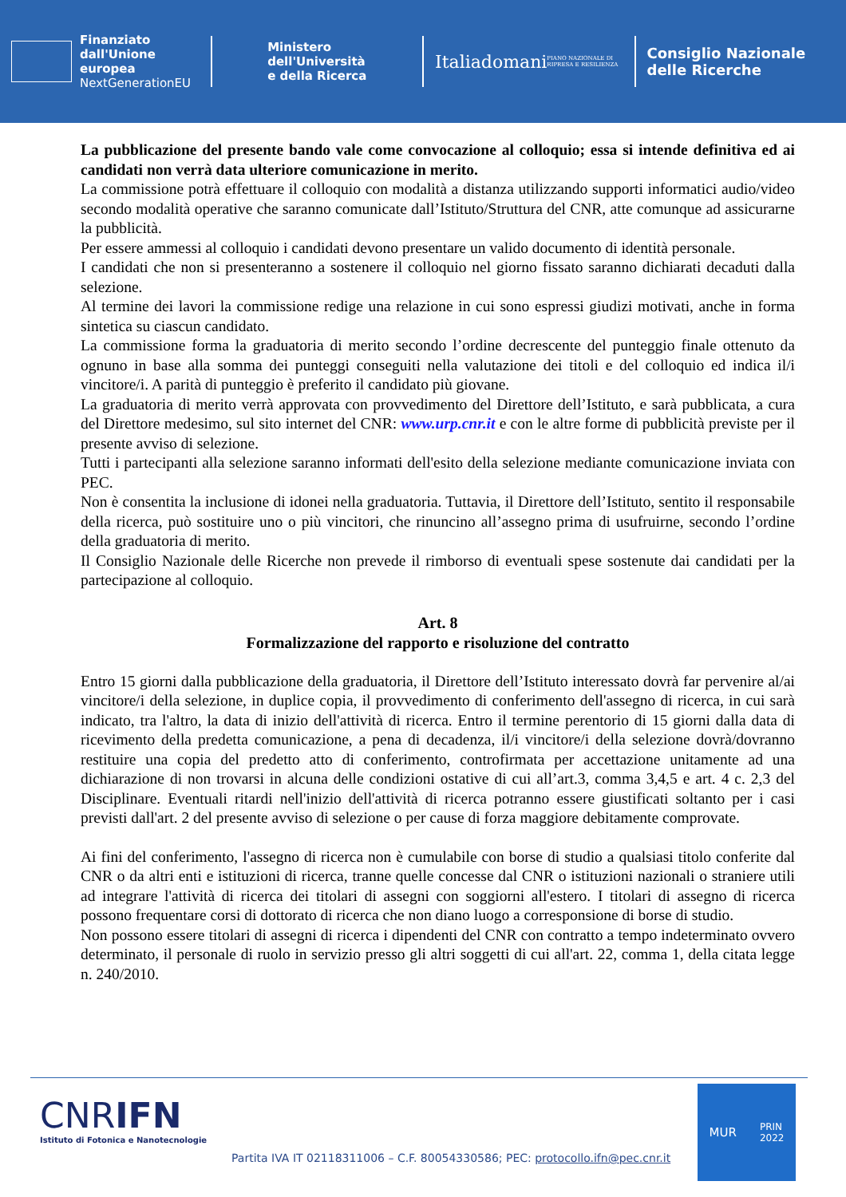Finanziato
dall'Unione europea
NextGenerationEU
Ministero
dell'Università
e della Ricerca
Italiadomani
PIANO NAZIONALE DI RIPRESA E RESILIENZA
Consiglio Nazionale
delle Ricerche
La pubblicazione del presente bando vale come convocazione al colloquio; essa si intende definitiva ed ai candidati non verrà data ulteriore comunicazione in merito.
La commissione potrà effettuare il colloquio con modalità a distanza utilizzando supporti informatici audio/video secondo modalità operative che saranno comunicate dall’Istituto/Struttura del CNR, atte comunque ad assicurarne la pubblicità.
Per essere ammessi al colloquio i candidati devono presentare un valido documento di identità personale.
I candidati che non si presenteranno a sostenere il colloquio nel giorno fissato saranno dichiarati decaduti dalla selezione.
Al termine dei lavori la commissione redige una relazione in cui sono espressi giudizi motivati, anche in forma sintetica su ciascun candidato.
La commissione forma la graduatoria di merito secondo l’ordine decrescente del punteggio finale ottenuto da ognuno in base alla somma dei punteggi conseguiti nella valutazione dei titoli e del colloquio ed indica il/i vincitore/i. A parità di punteggio è preferito il candidato più giovane.
La graduatoria di merito verrà approvata con provvedimento del Direttore dell’Istituto, e sarà pubblicata, a cura del Direttore medesimo, sul sito internet del CNR: www.urp.cnr.it e con le altre forme di pubblicità previste per il presente avviso di selezione.
Tutti i partecipanti alla selezione saranno informati dell'esito della selezione mediante comunicazione inviata con PEC.
Non è consentita la inclusione di idonei nella graduatoria. Tuttavia, il Direttore dell’Istituto, sentito il responsabile della ricerca, può sostituire uno o più vincitori, che rinuncino all’assegno prima di usufruirne, secondo l’ordine della graduatoria di merito.
Il Consiglio Nazionale delle Ricerche non prevede il rimborso di eventuali spese sostenute dai candidati per la partecipazione al colloquio.
Art. 8
Formalizzazione del rapporto e risoluzione del contratto
Entro 15 giorni dalla pubblicazione della graduatoria, il Direttore dell’Istituto interessato dovrà far pervenire al/ai vincitore/i della selezione, in duplice copia, il provvedimento di conferimento dell'assegno di ricerca, in cui sarà indicato, tra l'altro, la data di inizio dell'attività di ricerca. Entro il termine perentorio di 15 giorni dalla data di ricevimento della predetta comunicazione, a pena di decadenza, il/i vincitore/i della selezione dovrà/dovranno restituire una copia del predetto atto di conferimento, controfirmata per accettazione unitamente ad una dichiarazione di non trovarsi in alcuna delle condizioni ostative di cui all’art.3, comma 3,4,5 e art. 4 c. 2,3 del Disciplinare. Eventuali ritardi nell'inizio dell'attività di ricerca potranno essere giustificati soltanto per i casi previsti dall'art. 2 del presente avviso di selezione o per cause di forza maggiore debitamente comprovate.
Ai fini del conferimento, l'assegno di ricerca non è cumulabile con borse di studio a qualsiasi titolo conferite dal CNR o da altri enti e istituzioni di ricerca, tranne quelle concesse dal CNR o istituzioni nazionali o straniere utili ad integrare l'attività di ricerca dei titolari di assegni con soggiorni all'estero. I titolari di assegno di ricerca possono frequentare corsi di dottorato di ricerca che non diano luogo a corresponsione di borse di studio.
Non possono essere titolari di assegni di ricerca i dipendenti del CNR con contratto a tempo indeterminato ovvero determinato, il personale di ruolo in servizio presso gli altri soggetti di cui all'art. 22, comma 1, della citata legge n. 240/2010.
CNRIFN
Istituto di Fotonica e Nanotecnologie
Partita IVA IT 02118311006 – C.F. 80054330586; PEC: protocollo.ifn@pec.cnr.it
MUR PRIN
2022